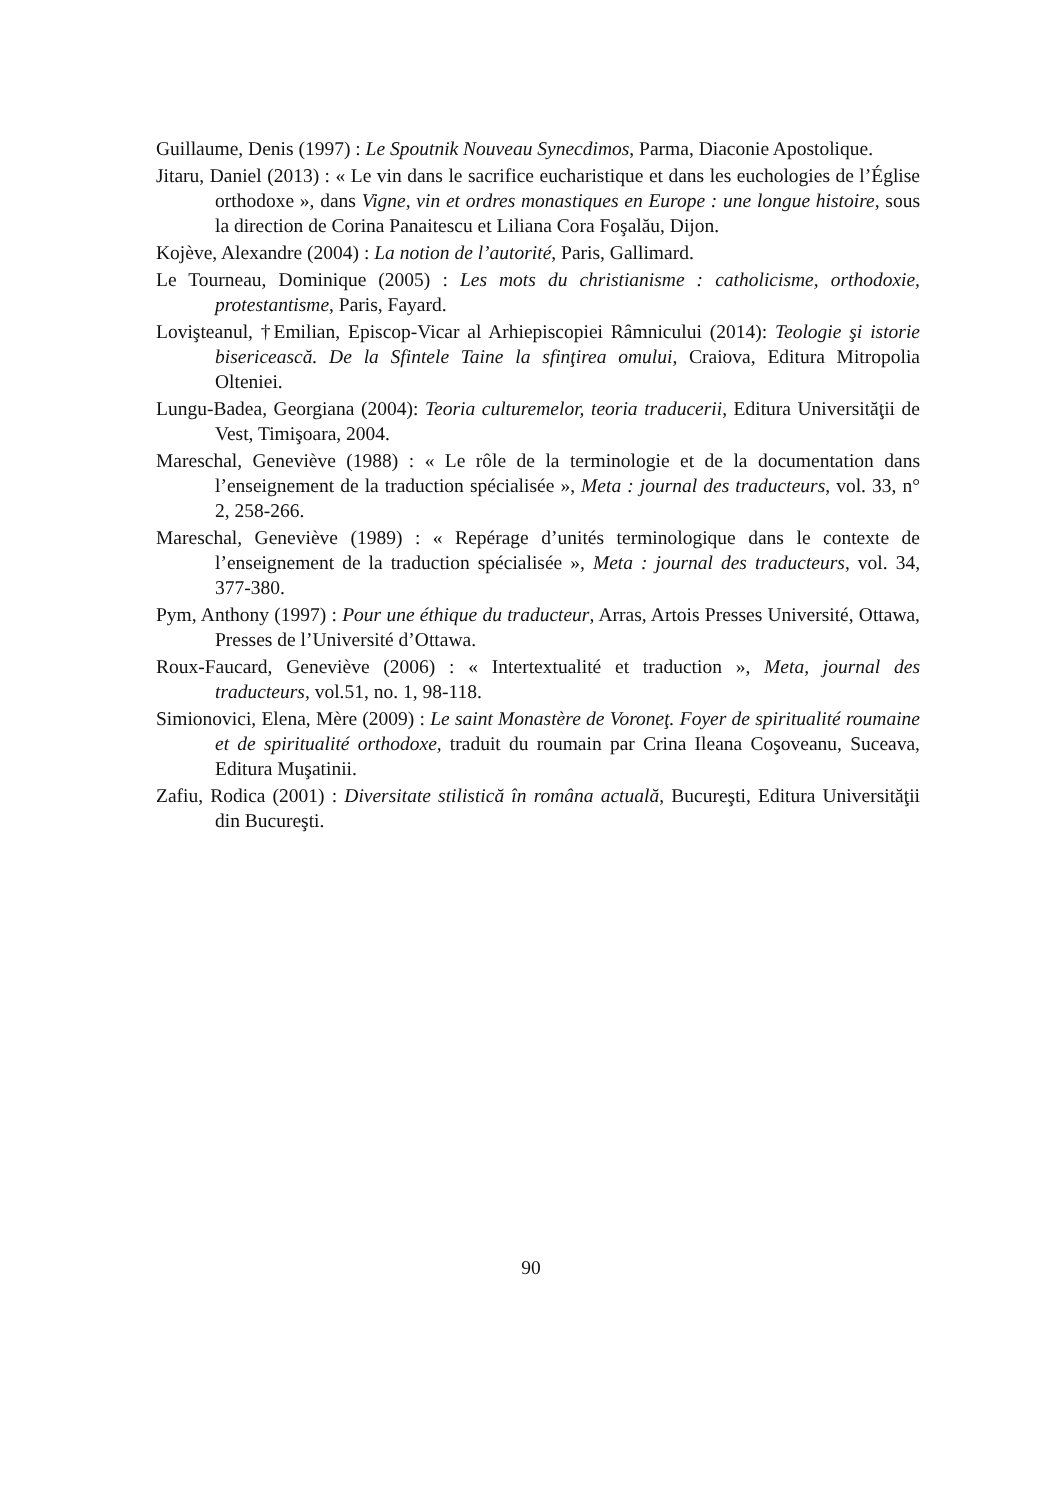Guillaume, Denis (1997) : Le Spoutnik Nouveau Synecdimos, Parma, Diaconie Apostolique.
Jitaru, Daniel (2013) : « Le vin dans le sacrifice eucharistique et dans les euchologies de l’Église orthodoxe », dans Vigne, vin et ordres monastiques en Europe : une longue histoire, sous la direction de Corina Panaitescu et Liliana Cora Foşalău, Dijon.
Kojève, Alexandre (2004) : La notion de l’autorité, Paris, Gallimard.
Le Tourneau, Dominique (2005) : Les mots du christianisme : catholicisme, orthodoxie, protestantisme, Paris, Fayard.
Lovişteanul, †Emilian, Episcop-Vicar al Arhiepiscopiei Râmnicului (2014): Teologie şi istorie bisericească. De la Sfintele Taine la sfinţirea omului, Craiova, Editura Mitropolia Olteniei.
Lungu-Badea, Georgiana (2004): Teoria culturemelor, teoria traducerii, Editura Universităţii de Vest, Timişoara, 2004.
Mareschal, Geneviève (1988) : « Le rôle de la terminologie et de la documentation dans l’enseignement de la traduction spécialisée », Meta : journal des traducteurs, vol. 33, n° 2, 258-266.
Mareschal, Geneviève (1989) : « Repérage d’unités terminologique dans le contexte de l’enseignement de la traduction spécialisée », Meta : journal des traducteurs, vol. 34, 377-380.
Pym, Anthony (1997) : Pour une éthique du traducteur, Arras, Artois Presses Université, Ottawa, Presses de l’Université d’Ottawa.
Roux-Faucard, Geneviève (2006) : « Intertextualité et traduction », Meta, journal des traducteurs, vol.51, no. 1, 98-118.
Simionovici, Elena, Mère (2009) : Le saint Monastère de Voroneţ. Foyer de spiritualité roumaine et de spiritualité orthodoxe, traduit du roumain par Crina Ileana Coşoveanu, Suceava, Editura Muşatinii.
Zafiu, Rodica (2001) : Diversitate stilistică în româna actuală, Bucureşti, Editura Universităţii din Bucureşti.
90